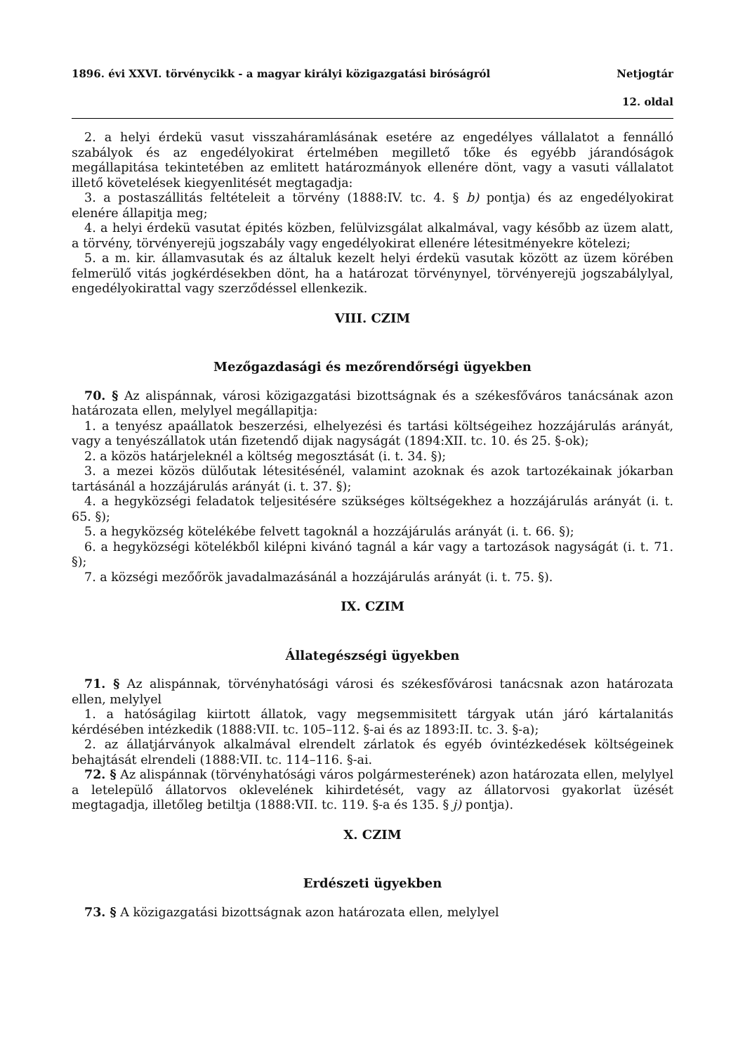1896. évi XXVI. törvénycikk - a magyar királyi közigazgatási biróságról Netjogtár
12. oldal
2. a helyi érdekü vasut visszaháramlásának esetére az engedélyes vállalatot a fennálló szabályok és az engedélyokirat értelmében megillető tőke és egyébb járandóságok megállapitása tekintetében az emlitett határozmányok ellenére dönt, vagy a vasuti vállalatot illető követelések kiegyenlitését megtagadja:
3. a postaszállitás feltételeit a törvény (1888:IV. tc. 4. § b) pontja) és az engedélyokirat elenére állapitja meg;
4. a helyi érdekü vasutat épités közben, felülvizsgálat alkalmával, vagy később az üzem alatt, a törvény, törvényerejü jogszabály vagy engedélyokirat ellenére létesitményekre kötelezi;
5. a m. kir. államvasutak és az általuk kezelt helyi érdekü vasutak között az üzem körében felmerülő vitás jogkérdésekben dönt, ha a határozat törvénynyel, törvényerejü jogszabálylyal, engedélyokirattal vagy szerződéssel ellenkezik.
VIII. CZIM
Mezőgazdasági és mezőrendőrségi ügyekben
70. § Az alispánnak, városi közigazgatási bizottságnak és a székesfőváros tanácsának azon határozata ellen, melylyel megállapitja:
1. a tenyész apaállatok beszerzési, elhelyezési és tartási költségeihez hozzájárulás arányát, vagy a tenyészállatok után fizetendő dijak nagyságát (1894:XII. tc. 10. és 25. §-ok);
2. a közös határjeleknél a költség megosztását (i. t. 34. §);
3. a mezei közös dülőutak létesitésénél, valamint azoknak és azok tartozékainak jókarban tartásánál a hozzájárulás arányát (i. t. 37. §);
4. a hegyközségi feladatok teljesitésére szükséges költségekhez a hozzájárulás arányát (i. t. 65. §);
5. a hegyközség kötelékébe felvett tagoknál a hozzájárulás arányát (i. t. 66. §);
6. a hegyközségi kötelékből kilépni kivánó tagnál a kár vagy a tartozások nagyságát (i. t. 71. §);
7. a községi mezőőrök javadalmazásánál a hozzájárulás arányát (i. t. 75. §).
IX. CZIM
Állategészségi ügyekben
71. § Az alispánnak, törvényhatósági városi és székesfővárosi tanácsnak azon határozata ellen, melylyel
1. a hatóságilag kiirtott állatok, vagy megsemmisitett tárgyak után járó kártalanitás kérdésében intézkedik (1888:VII. tc. 105–112. §-ai és az 1893:II. tc. 3. §-a);
2. az állatjárványok alkalmával elrendelt zárlatok és egyéb óvintézkedések költségeinek behajtását elrendeli (1888:VII. tc. 114–116. §-ai.
72. § Az alispánnak (törvényhatósági város polgármesterének) azon határozata ellen, melylyel a letelepülő állatorvos oklevelének kihirdetését, vagy az állatorvosi gyakorlat üzését megtagadja, illetőleg betiltja (1888:VII. tc. 119. §-a és 135. § j) pontja).
X. CZIM
Erdészeti ügyekben
73. § A közigazgatási bizottságnak azon határozata ellen, melylyel